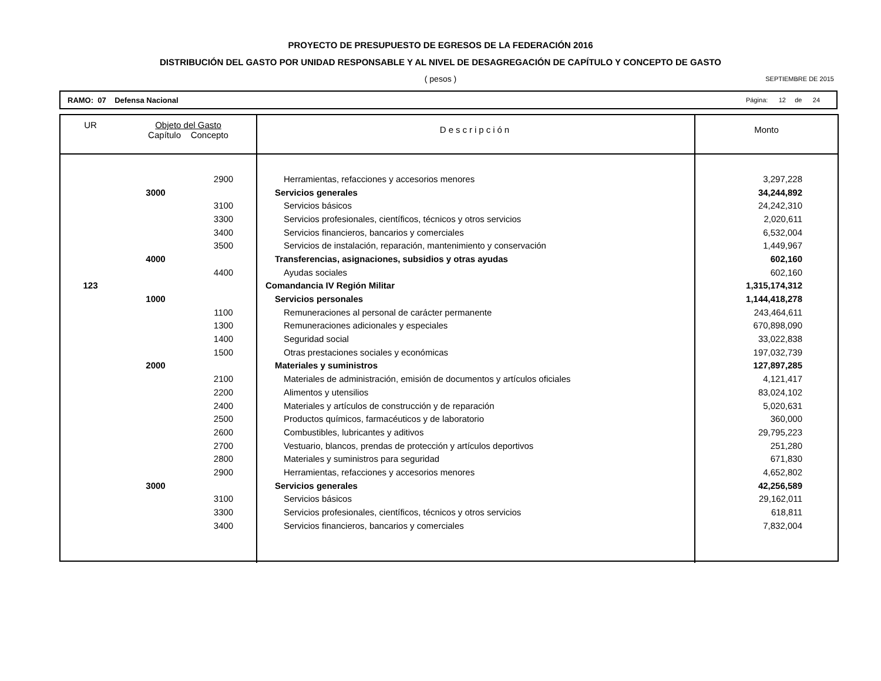PROYECTO DE PRESUPUESTO DE EGRESOS DE LA FEDERACIÓN 2016
DISTRIBUCIÓN DEL GASTO POR UNIDAD RESPONSABLE Y AL NIVEL DE DESAGREGACIÓN DE CAPÍTULO Y CONCEPTO DE GASTO
( pesos )
SEPTIEMBRE DE 2015
RAMO: 07 Defensa Nacional Página: 12 de 24
| UR | Objeto del Gasto Capítulo Concepto | | Descripción | Monto |
| --- | --- | --- | --- | --- |
| | | 2900 | Herramientas, refacciones y accesorios menores | 3,297,228 |
| | 3000 | | Servicios generales | 34,244,892 |
| | | 3100 | Servicios básicos | 24,242,310 |
| | | 3300 | Servicios profesionales, científicos, técnicos y otros servicios | 2,020,611 |
| | | 3400 | Servicios financieros, bancarios y comerciales | 6,532,004 |
| | | 3500 | Servicios de instalación, reparación, mantenimiento y conservación | 1,449,967 |
| | 4000 | | Transferencias, asignaciones, subsidios y otras ayudas | 602,160 |
| | | 4400 | Ayudas sociales | 602,160 |
| 123 | | | Comandancia IV Región Militar | 1,315,174,312 |
| | 1000 | | Servicios personales | 1,144,418,278 |
| | | 1100 | Remuneraciones al personal de carácter permanente | 243,464,611 |
| | | 1300 | Remuneraciones adicionales y especiales | 670,898,090 |
| | | 1400 | Seguridad social | 33,022,838 |
| | | 1500 | Otras prestaciones sociales y económicas | 197,032,739 |
| | 2000 | | Materiales y suministros | 127,897,285 |
| | | 2100 | Materiales de administración, emisión de documentos y artículos oficiales | 4,121,417 |
| | | 2200 | Alimentos y utensilios | 83,024,102 |
| | | 2400 | Materiales y artículos de construcción y de reparación | 5,020,631 |
| | | 2500 | Productos químicos, farmacéuticos y de laboratorio | 360,000 |
| | | 2600 | Combustibles, lubricantes y aditivos | 29,795,223 |
| | | 2700 | Vestuario, blancos, prendas de protección y artículos deportivos | 251,280 |
| | | 2800 | Materiales y suministros para seguridad | 671,830 |
| | | 2900 | Herramientas, refacciones y accesorios menores | 4,652,802 |
| | 3000 | | Servicios generales | 42,256,589 |
| | | 3100 | Servicios básicos | 29,162,011 |
| | | 3300 | Servicios profesionales, científicos, técnicos y otros servicios | 618,811 |
| | | 3400 | Servicios financieros, bancarios y comerciales | 7,832,004 |